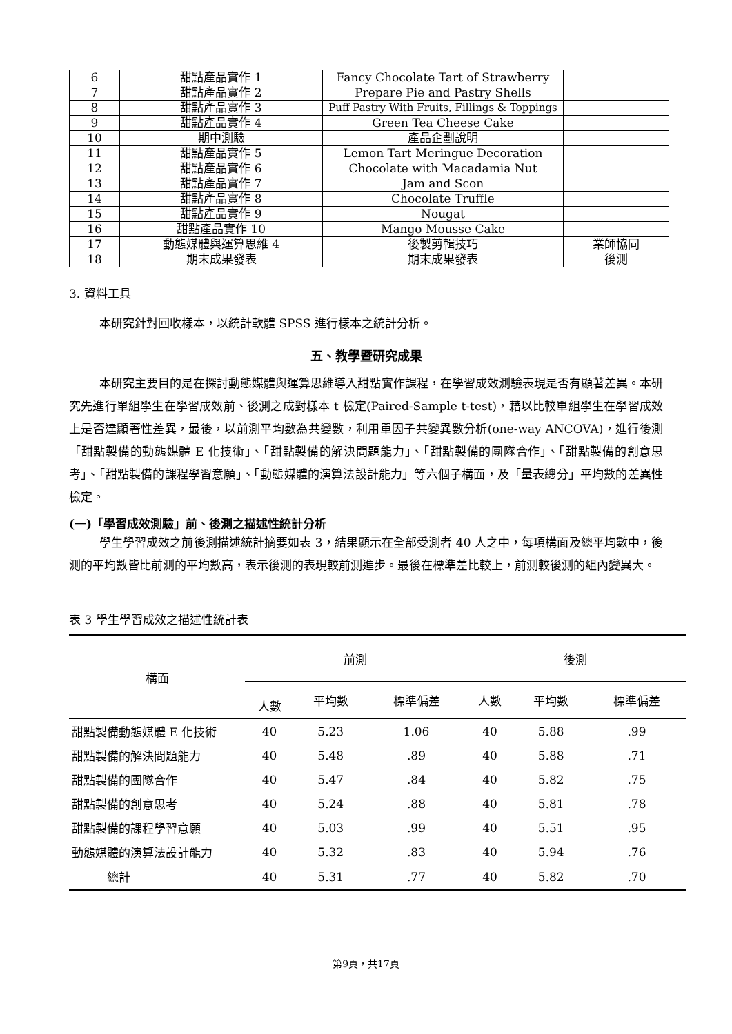| 6 | 甜點產品實作 1 | Fancy Chocolate Tart of Strawberry | |
| 7 | 甜點產品實作 2 | Prepare Pie and Pastry Shells | |
| 8 | 甜點產品實作 3 | Puff Pastry With Fruits, Fillings & Toppings | |
| 9 | 甜點產品實作 4 | Green Tea Cheese Cake | |
| 10 | 期中測驗 | 產品企劃說明 | |
| 11 | 甜點產品實作 5 | Lemon Tart Meringue Decoration | |
| 12 | 甜點產品實作 6 | Chocolate with Macadamia Nut | |
| 13 | 甜點產品實作 7 | Jam and Scon | |
| 14 | 甜點產品實作 8 | Chocolate Truffle | |
| 15 | 甜點產品實作 9 | Nougat | |
| 16 | 甜點產品實作 10 | Mango Mousse Cake | |
| 17 | 動態媒體與運算思維 4 | 後製剪輯技巧 | 業師協同 |
| 18 | 期末成果發表 | 期末成果發表 | 後測 |
3. 資料工具
本研究針對回收樣本，以統計軟體 SPSS 進行樣本之統計分析。
五、教學暨研究成果
本研究主要目的是在探討動態媒體與運算思維導入甜點實作課程，在學習成效測驗表現是否有顯著差異。本研究先進行單組學生在學習成效前、後測之成對樣本 t 檢定(Paired-Sample t-test)，藉以比較單組學生在學習成效上是否達顯著性差異，最後，以前測平均數為共變數，利用單因子共變異數分析(one-way ANCOVA)，進行後測「甜點製備的動態媒體 E 化技術」、「甜點製備的解決問題能力」、「甜點製備的團隊合作」、「甜點製備的創意思考」、「甜點製備的課程學習意願」、「動態媒體的演算法設計能力」等六個子構面，及「量表總分」平均數的差異性檢定。
(一)「學習成效測驗」前、後測之描述性統計分析
學生學習成效之前後測描述統計摘要如表 3，結果顯示在全部受測者 40 人之中，每項構面及總平均數中，後測的平均數皆比前測的平均數高，表示後測的表現較前測進步。最後在標準差比較上，前測較後測的組內變異大。
表 3 學生學習成效之描述性統計表
| 構面 | 前測 | | | 後測 | | |
| --- | --- | --- | --- | --- | --- | --- |
| | 人數 | 平均數 | 標準偏差 | 人數 | 平均數 | 標準偏差 |
| 甜點製備動態媒體 E 化技術 | 40 | 5.23 | 1.06 | 40 | 5.88 | .99 |
| 甜點製備的解決問題能力 | 40 | 5.48 | .89 | 40 | 5.88 | .71 |
| 甜點製備的團隊合作 | 40 | 5.47 | .84 | 40 | 5.82 | .75 |
| 甜點製備的創意思考 | 40 | 5.24 | .88 | 40 | 5.81 | .78 |
| 甜點製備的課程學習意願 | 40 | 5.03 | .99 | 40 | 5.51 | .95 |
| 動態媒體的演算法設計能力 | 40 | 5.32 | .83 | 40 | 5.94 | .76 |
| 總計 | 40 | 5.31 | .77 | 40 | 5.82 | .70 |
第9頁，共17頁